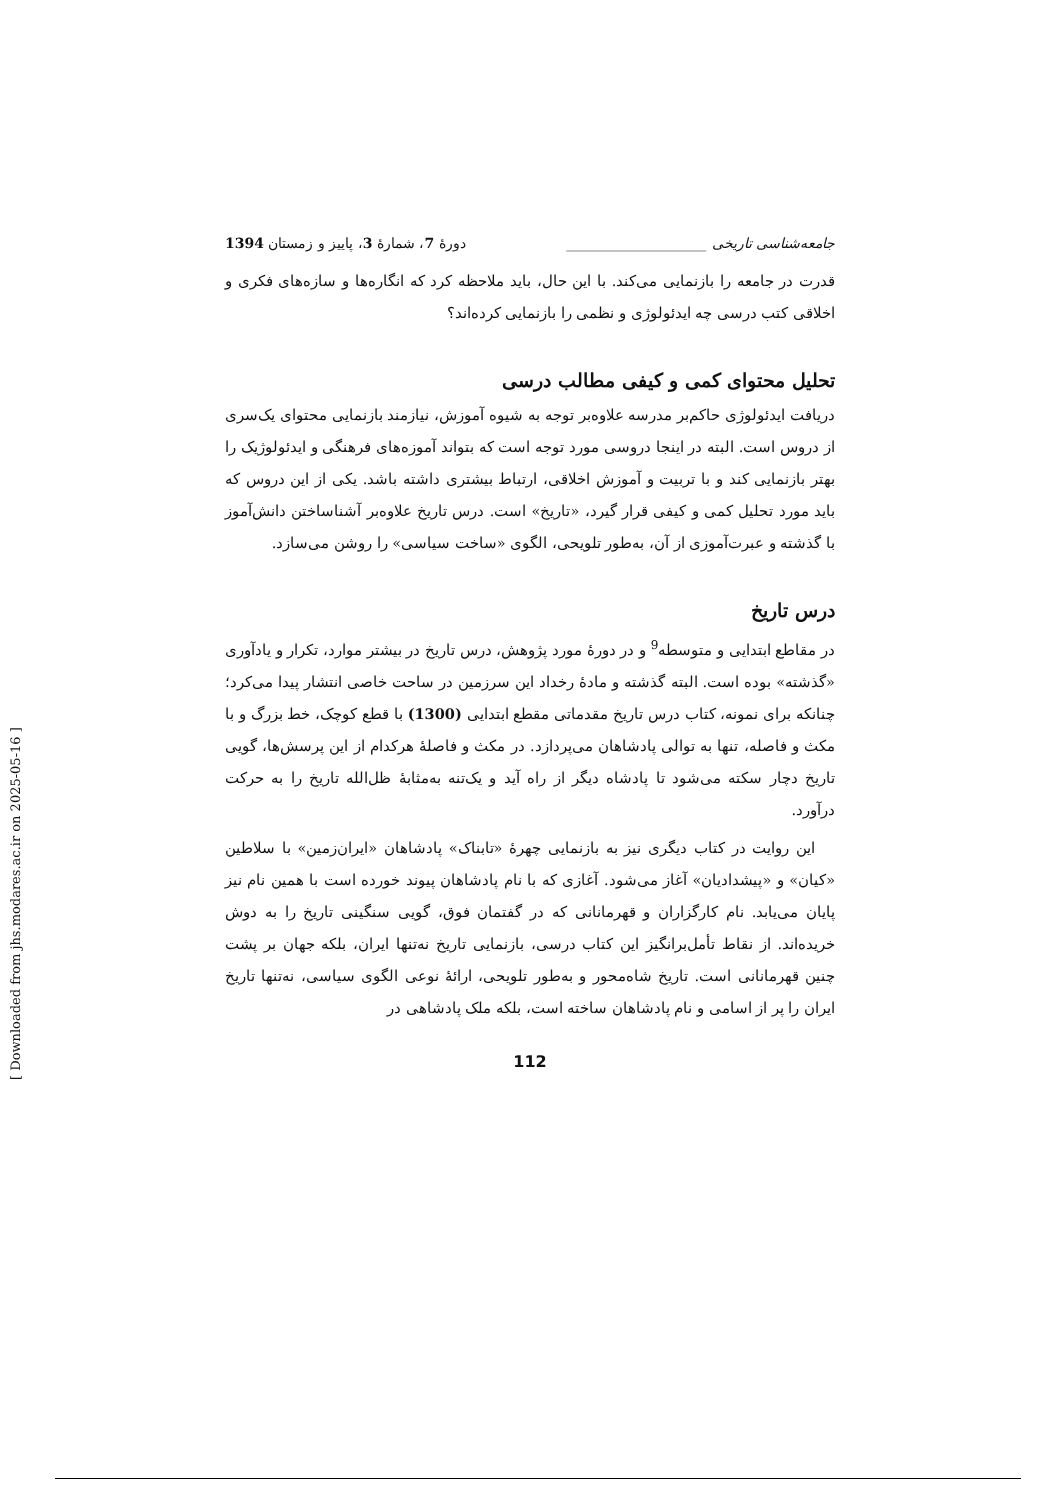جامعه‌شناسی تاریخی ____________________ دورهٔ 7، شمارهٔ 3، پاییز و زمستان 1394
قدرت در جامعه را بازنمایی می‌کند. با این حال، باید ملاحظه کرد که انگاره‌ها و سازه‌های فکری و اخلاقی کتب درسی چه ایدئولوژی و نظمی را بازنمایی کرده‌اند؟
تحلیل محتوای کمی و کیفی مطالب درسی
دریافت ایدئولوژی حاکم‌بر مدرسه علاوه‌بر توجه به شیوه آموزش، نیازمند بازنمایی محتوای یک‌سری از دروس است. البته در اینجا دروسی مورد توجه است که بتواند آموزه‌های فرهنگی و ایدئولوژیک را بهتر بازنمایی کند و با تربیت و آموزش اخلاقی، ارتباط بیشتری داشته باشد. یکی از این دروس که باید مورد تحلیل کمی و کیفی قرار گیرد، «تاریخ» است. درس تاریخ علاوه‌بر آشناساختن دانش‌آموز با گذشته و عبرت‌آموزی از آن، به‌طور تلویحی، الگوی «ساخت سیاسی» را روشن می‌سازد.
درس تاریخ
در مقاطع ابتدایی و متوسطه<sup>9</sup> و در دورهٔ مورد پژوهش، درس تاریخ در بیشتر موارد، تکرار و یادآوری «گذشته» بوده است. البته گذشته و مادهٔ رخداد این سرزمین در ساحت خاصی انتشار پیدا می‌کرد؛ چنانکه برای نمونه، کتاب درس تاریخ مقدماتی مقطع ابتدایی (1300) با قطع کوچک، خط بزرگ و با مکث و فاصله، تنها به توالی پادشاهان می‌پردازد. در مکث و فاصلهٔ هرکدام از این پرسش‌ها، گویی تاریخ دچار سکته می‌شود تا پادشاه دیگر از راه آید و یک‌تنه به‌مثابهٔ ظل‌الله تاریخ را به حرکت درآورد.
این روایت در کتاب دیگری نیز به بازنمایی چهرهٔ «تابناک» پادشاهان «ایران‌زمین» با سلاطین «کیان» و «پیشدادیان» آغاز می‌شود. آغازی که با نام پادشاهان پیوند خورده است با همین نام نیز پایان می‌یابد. نام کارگزاران و قهرمانانی که در گفتمان فوق، گویی سنگینی تاریخ را به دوش خریده‌اند. از نقاط تأمل‌برانگیز این کتاب درسی، بازنمایی تاریخ نه‌تنها ایران، بلکه جهان بر پشت چنین قهرمانانی است. تاریخ شاه‌محور و به‌طور تلویحی، ارائهٔ نوعی الگوی سیاسی، نه‌تنها تاریخ ایران را پر از اسامی و نام پادشاهان ساخته است، بلکه ملک پادشاهی در
112
[ Downloaded from jhs.modares.ac.ir on 2025-05-16 ]